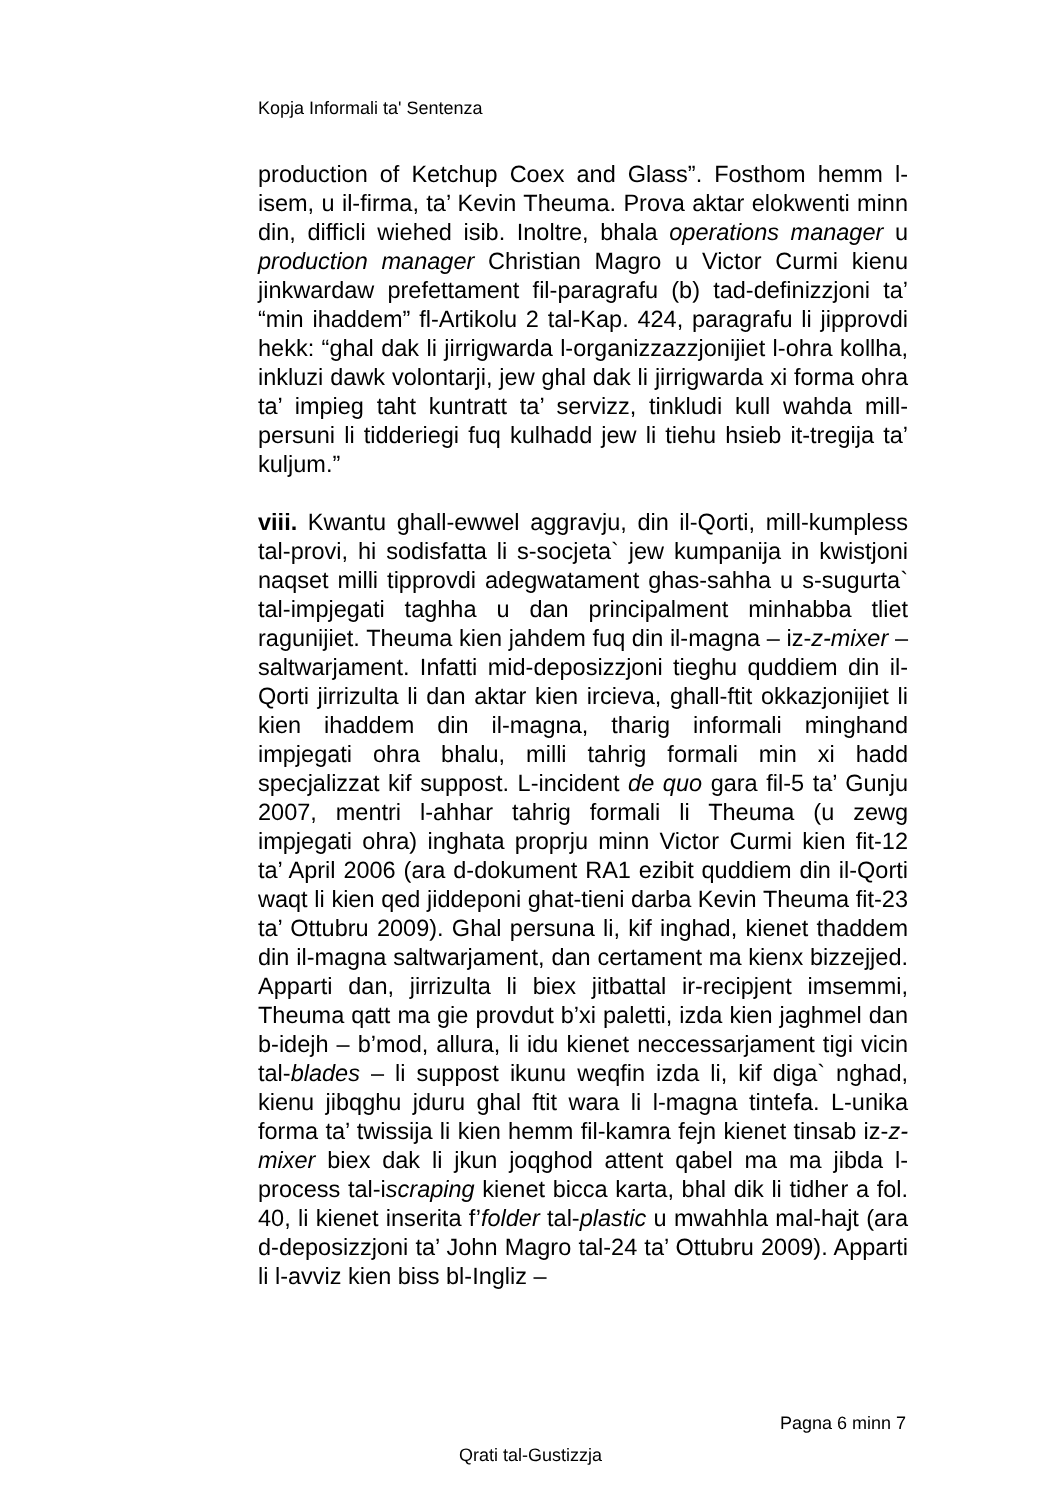Kopja Informali ta' Sentenza
production of Ketchup Coex and Glass”. Fosthom hemm l-isem, u il-firma, ta’ Kevin Theuma. Prova aktar elokwenti minn din, difficli wiehed isib. Inoltre, bhala operations manager u production manager Christian Magro u Victor Curmi kienu jinkwardaw prefettament fil-paragrafu (b) tad-definizzjoni ta’ “min ihaddem” fl-Artikolu 2 tal-Kap. 424, paragrafu li jipprovdi hekk: “ghal dak li jirrigwarda l-organizzazzjonijiet l-ohra kollha, inkluzi dawk volontarji, jew ghal dak li jirrigwarda xi forma ohra ta’ impieg taht kuntratt ta’ servizz, tinkludi kull wahda mill-persuni li tidderiegi fuq kulhadd jew li tiehu hsieb it-tregija ta’ kuljum.”
viii. Kwantu ghall-ewwel aggravju, din il-Qorti, mill-kumpless tal-provi, hi sodisfatta li s-socjeta` jew kumpanija in kwistjoni naqset milli tipprovdi adegwatament ghas-sahha u s-sugurta` tal-impjegati taghha u dan principalment minhabba tliet ragunijiet. Theuma kien jahdem fuq din il-magna – iz-z-mixer – saltwarjament. Infatti mid-deposizzjoni tieghu quddiem din il-Qorti jirrizulta li dan aktar kien ircieva, ghall-ftit okkazjonijiet li kien ihaddem din il-magna, tharig informali minghand impjegati ohra bhalu, milli tahrig formali min xi hadd specjalizzat kif suppost. L-incident de quo gara fil-5 ta’ Gunju 2007, mentri l-ahhar tahrig formali li Theuma (u zewg impjegati ohra) inghata proprju minn Victor Curmi kien fit-12 ta’ April 2006 (ara d-dokument RA1 ezibit quddiem din il-Qorti waqt li kien qed jiddeponi ghat-tieni darba Kevin Theuma fit-23 ta’ Ottubru 2009). Ghal persuna li, kif inghad, kienet thaddem din il-magna saltwarjament, dan certament ma kienx bizzejjed. Apparti dan, jirrizulta li biex jitbattal ir-recipjent imsemmi, Theuma qatt ma gie provdut b’xi paletti, izda kien jaghmel dan b-idejh – b’mod, allura, li idu kienet neccessarjament tigi vicin tal-blades – li suppost ikunu weqfin izda li, kif diga` nghad, kienu jibqghu jduru ghal ftit wara li l-magna tintefa. L-unika forma ta’ twissija li kien hemm fil-kamra fejn kienet tinsab iz-z-mixer biex dak li jkun joqghod attent qabel ma ma jibda l-process tal-iscraping kienet bicca karta, bhal dik li tidher a fol. 40, li kienet inserita f’folder tal-plastic u mwahhla mal-hajt (ara d-deposizzjoni ta’ John Magro tal-24 ta’ Ottubru 2009). Apparti li l-avviz kien biss bl-Ingliz –
Pagna 6 minn 7
Qrati tal-Gustizzja